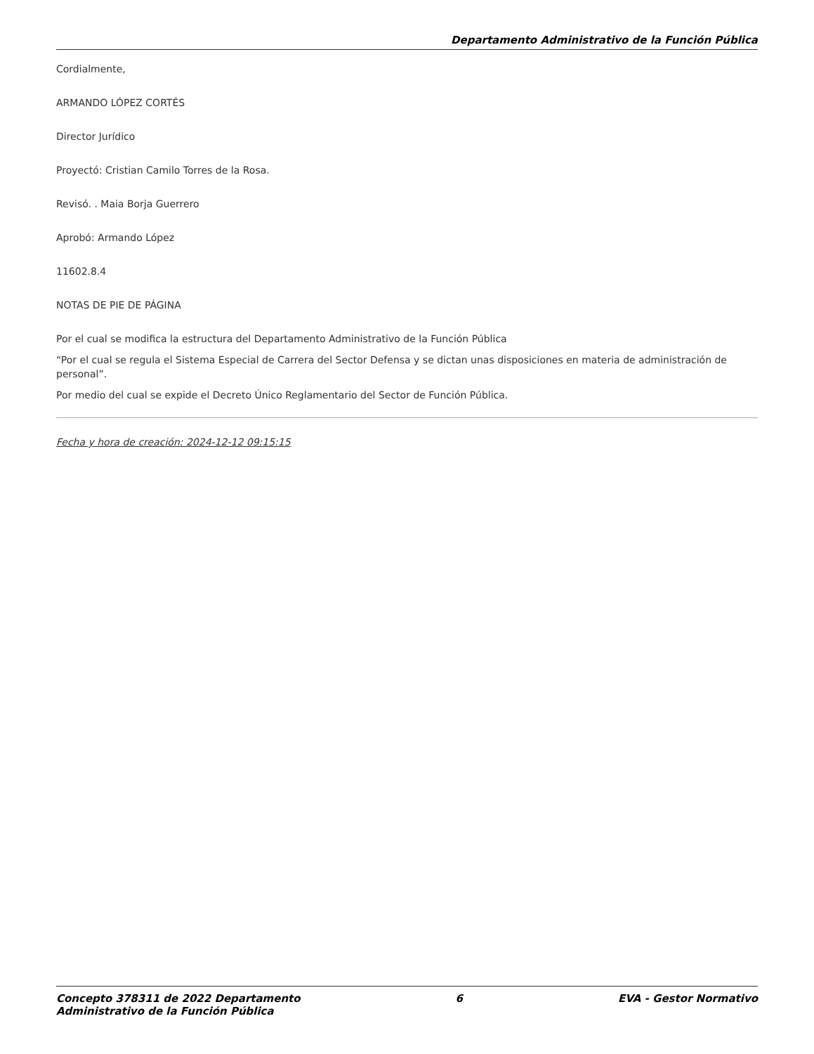Departamento Administrativo de la Función Pública
Cordialmente,
ARMANDO LÓPEZ CORTÉS
Director Jurídico
Proyectó: Cristian Camilo Torres de la Rosa.
Revisó. . Maia Borja Guerrero
Aprobó: Armando López
11602.8.4
NOTAS DE PIE DE PÁGINA
Por el cual se modifica la estructura del Departamento Administrativo de la Función Pública
“Por el cual se regula el Sistema Especial de Carrera del Sector Defensa y se dictan unas disposiciones en materia de administración de personal”.
Por medio del cual se expide el Decreto Único Reglamentario del Sector de Función Pública.
Fecha y hora de creación: 2024-12-12 09:15:15
Concepto 378311 de 2022 Departamento
Administrativo de la Función Pública
6 EVA - Gestor Normativo